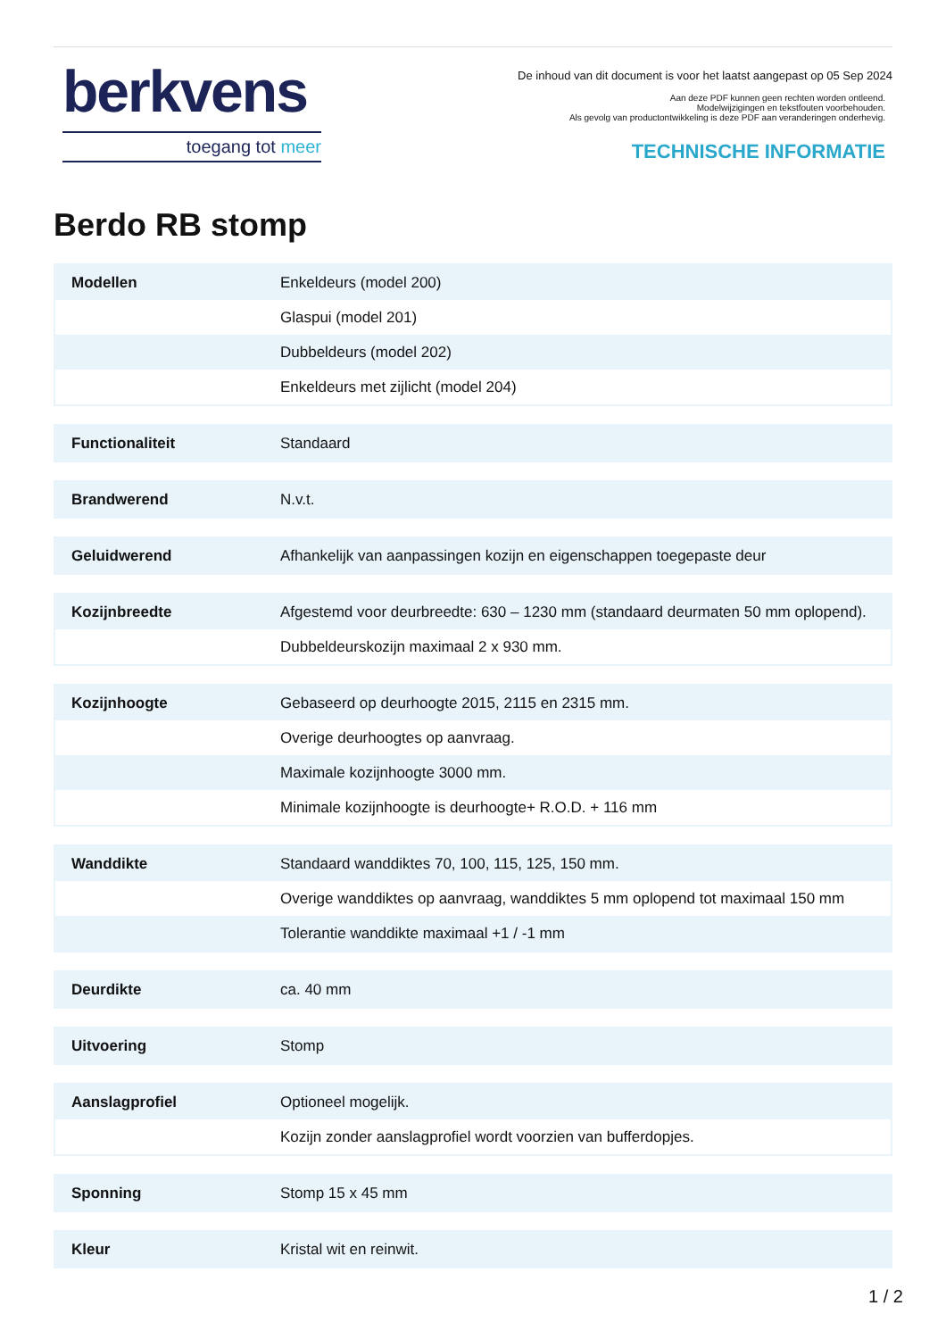berkvens
toegang tot meer
De inhoud van dit document is voor het laatst aangepast op 05 Sep 2024
Aan deze PDF kunnen geen rechten worden ontleend.
Modelwijzigingen en tekstfouten voorbehouden.
Als gevolg van productontwikkeling is deze PDF aan veranderingen onderhevig.
TECHNISCHE INFORMATIE
Berdo RB stomp
| Modellen | Enkeldeurs (model 200) |
| | Glaspui (model 201) |
| | Dubbeldeurs (model 202) |
| | Enkeldeurs met zijlicht (model 204) |
| Functionaliteit | Standaard |
| Brandwerend | N.v.t. |
| Geluidwerend | Afhankelijk van aanpassingen kozijn en eigenschappen toegepaste deur |
| Kozijnbreedte | Afgestemd voor deurbreedte: 630 – 1230 mm (standaard deurmaten 50 mm oplopend). |
| | Dubbeldeurskozijn maximaal 2 x 930 mm. |
| Kozijnhoogte | Gebaseerd op deurhoogte 2015, 2115 en 2315 mm. |
| | Overige deurhoogtes op aanvraag. |
| | Maximale kozijnhoogte 3000 mm. |
| | Minimale kozijnhoogte is deurhoogte+ R.O.D. + 116 mm |
| Wanddikte | Standaard wanddiktes 70, 100, 115, 125, 150 mm. |
| | Overige wanddiktes op aanvraag, wanddiktes 5 mm oplopend tot maximaal 150 mm |
| | Tolerantie wanddikte maximaal +1 / -1 mm |
| Deurdikte | ca. 40 mm |
| Uitvoering | Stomp |
| Aanslagprofiel | Optioneel mogelijk. |
| | Kozijn zonder aanslagprofiel wordt voorzien van bufferdopjes. |
| Sponning | Stomp 15 x 45 mm |
| Kleur | Kristal wit en reinwit. |
1 / 2